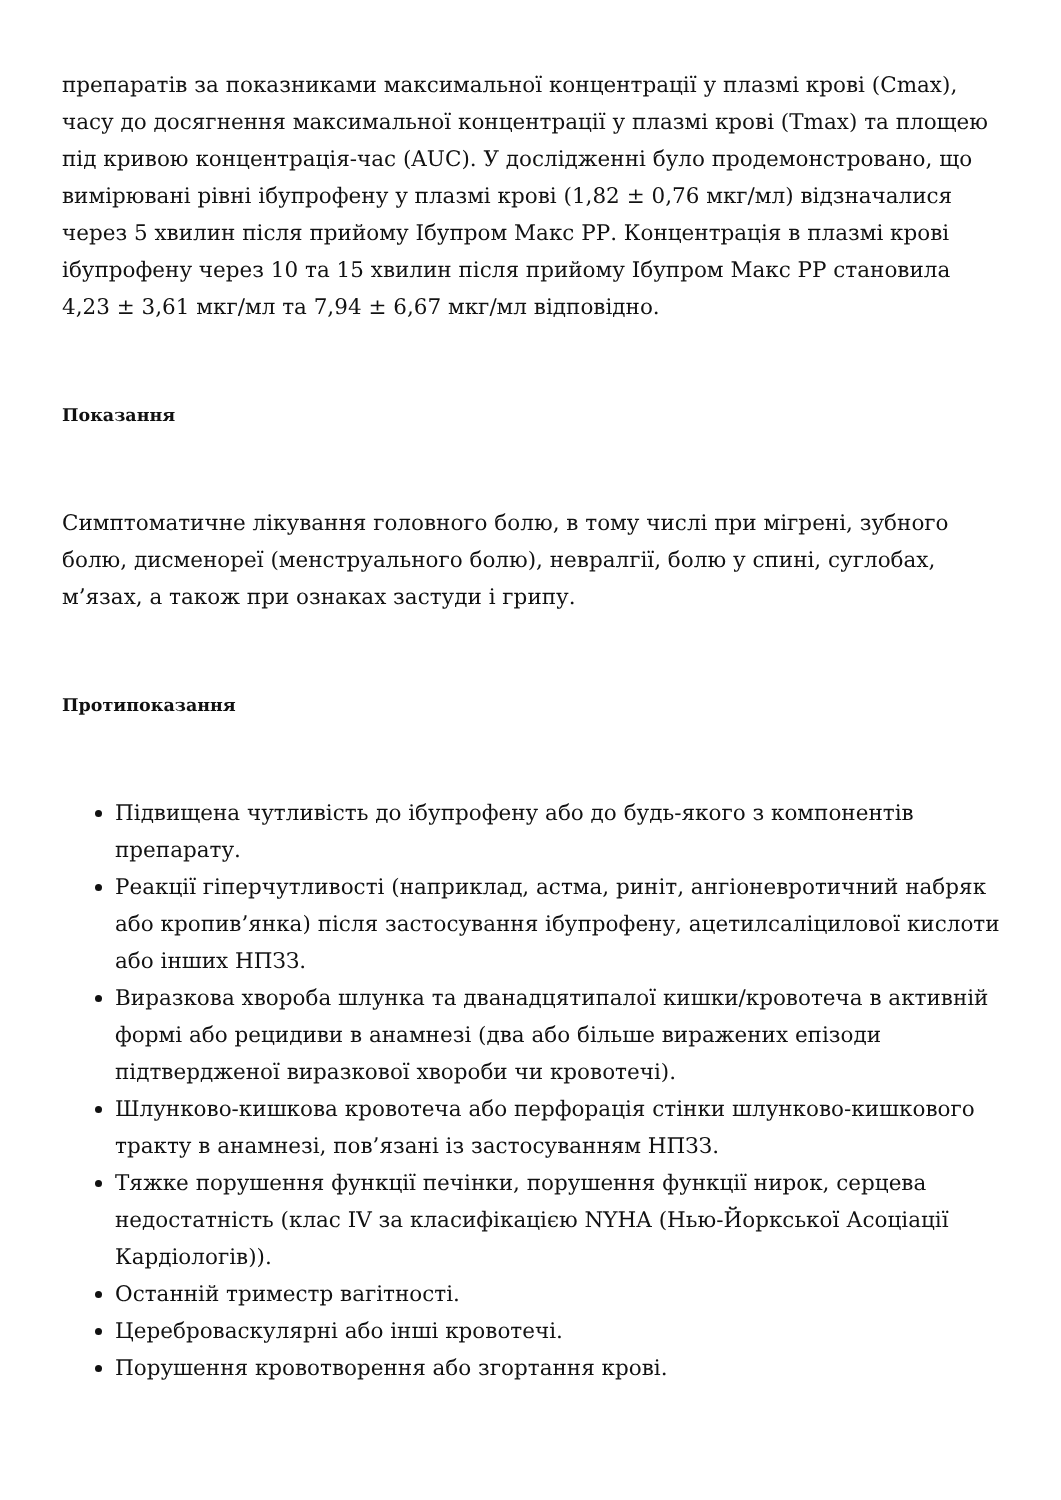препаратів за показниками максимальної концентрації у плазмі крові (Cmax), часу до досягнення максимальної концентрації у плазмі крові (Tmax) та площею під кривою концентрація-час (AUC). У дослідженні було продемонстровано, що вимірювані рівні ібупрофену у плазмі крові (1,82 ± 0,76 мкг/мл) відзначалися через 5 хвилин після прийому Ібупром Макс РР. Концентрація в плазмі крові ібупрофену через 10 та 15 хвилин після прийому Ібупром Макс РР становила 4,23 ± 3,61 мкг/мл та 7,94 ± 6,67 мкг/мл відповідно.
Показання
Симптоматичне лікування головного болю, в тому числі при мігрені, зубного болю, дисменореї (менструального болю), невралгії, болю у спині, суглобах, м’язах, а також при ознаках застуди і грипу.
Протипоказання
Підвищена чутливість до ібупрофену або до будь-якого з компонентів препарату.
Реакції гіперчутливості (наприклад, астма, риніт, ангіоневротичний набряк або кропив’янка) після застосування ібупрофену, ацетилсаліцилової кислоти або інших НПЗЗ.
Виразкова хвороба шлунка та дванадцятипалої кишки/кровотеча в активній формі або рецидиви в анамнезі (два або більше виражених епізоди підтвердженої виразкової хвороби чи кровотечі).
Шлунково-кишкова кровотеча або перфорація стінки шлунково-кишкового тракту в анамнезі, пов’язані із застосуванням НПЗЗ.
Тяжке порушення функції печінки, порушення функції нирок, серцева недостатність (клас IV за класифікацією NYHA (Нью-Йоркської Асоціації Кардіологів)).
Останній триместр вагітності.
Цереброваскулярні або інші кровотечі.
Порушення кровотворення або згортання крові.